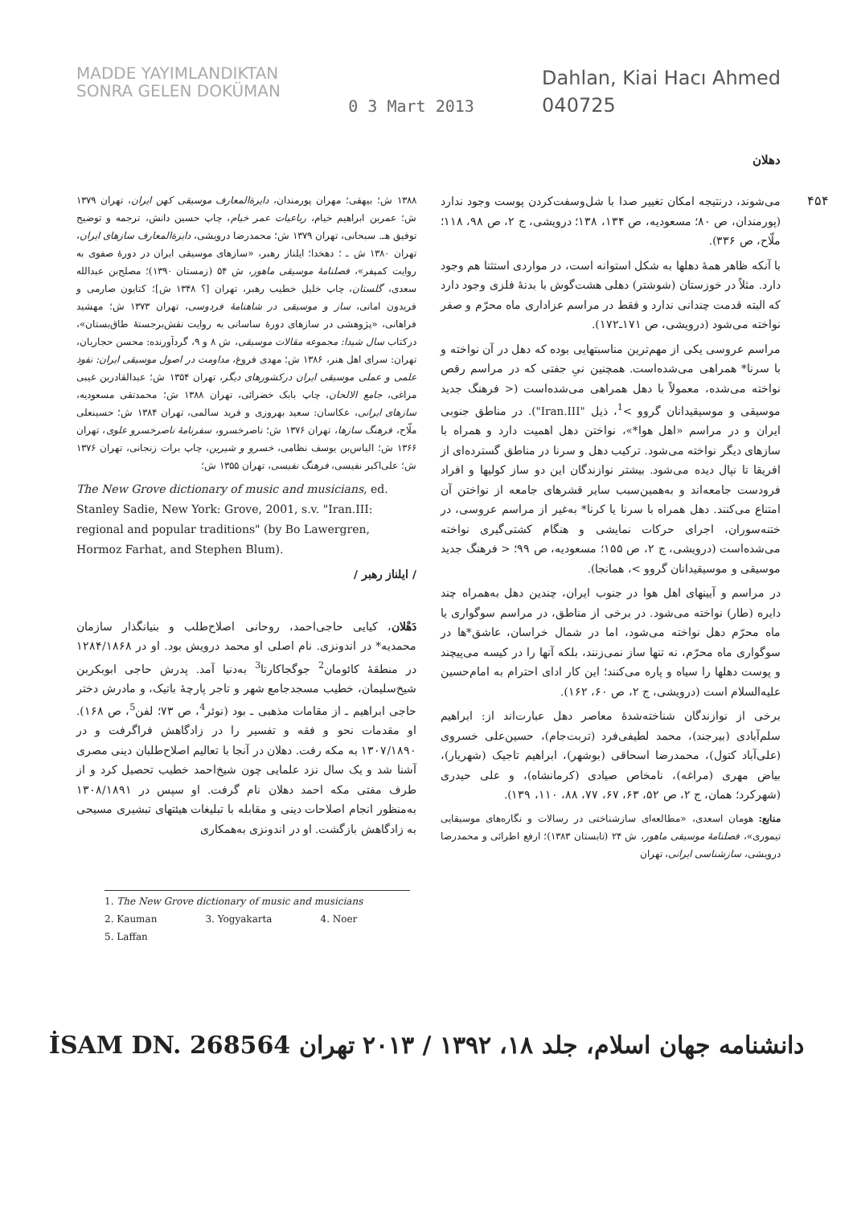MADDE YAYIMLANDIKTAN
SONRA GELEN DOKÜMAN
0 3 Mart 2013
Dahlan, Kiai Hacı Ahmed
040725
دهلان
۴۵۴
می‌شوند، درنتیجه امکان تغییر صدا با شل‌وسفت‌کردن پوست وجود ندارد (پورمندان، ص ۸۰؛ مسعودیه، ص ۱۳۴، ۱۳۸؛ درویشی، ج ۲، ص ۹۸، ۱۱۸؛ ملّاح، ص ۳۳۶).
با آنکه ظاهر همهٔ دهلها به شکل استوانه است، در مواردی استثنا هم وجود دارد. مثلاً در خوزستان (شوشتر) دهلی هشت‌گوش با بدنهٔ فلزی وجود دارد که البته قدمت چندانی ندارد و فقط در مراسم عزاداری ماه محرّم و صفر نواخته می‌شود (درویشی، ص ۱۷۱ـ۱۷۲).
مراسم عروسی یکی از مهم‌ترین مناسبتهایی بوده که دهل در آن نواخته و با سرنا* همراهی می‌شده‌است. همچنین نیِ جفتی که در مراسم رقص نواخته می‌شده، معمولاً با دهل همراهی می‌شده‌است (< فرهنگ جدید موسیقی و موسیقیدانان گروو ><sup>1</sup>، ذیل "Iran.III"). در مناطق جنوبی ایران و در مراسم «اهل هوا*»، نواختن دهل اهمیت دارد و همراه با سازهای دیگر نواخته می‌شود. ترکیب دهل و سرنا در مناطق گسترده‌ای از افریقا تا نپال دیده می‌شود. بیشتر نوازندگان این دو ساز کولیها و افراد فرودست جامعه‌اند و به‌همین‌سبب سایر قشرهای جامعه از نواختن آن امتناع می‌کنند. دهل همراه با سرنا یا کرنا* به‌غیر از مراسم عروسی، در ختنه‌سوران، اجرای حرکات نمایشی و هنگام کشتی‌گیری نواخته می‌شده‌است (درویشی، ج ۲، ص ۱۵۵؛ مسعودیه، ص ۹۹؛ < فرهنگ جدید موسیقی و موسیقیدانان گروو >، همانجا).
در مراسم و آیینهای اهل هوا در جنوب ایران، چندین دهل به‌همراه چند دایره (طار) نواخته می‌شود. در برخی از مناطق، در مراسم سوگواری یا ماه محرّم دهل نواخته می‌شود، اما در شمال خراسان، عاشق*ها در سوگواری ماه محرّم، نه تنها ساز نمی‌زنند، بلکه آنها را در کیسه می‌پیچند و پوست دهلها را سیاه و پاره می‌کنند؛ این کار ادای احترام به امام‌حسین علیه‌السلام است (درویشی، ج ۲، ص ۶۰، ۱۶۲).
برخی از نوازندگان شناخته‌شدهٔ معاصر دهل عبارت‌اند از: ابراهیم سلم‌آبادی (بیرجند)، محمد لطیفی‌فرد (تربت‌جام)، حسین‌علی خسروی (علی‌آباد کتول)، محمدرضا اسحاقی (بوشهر)، ابراهیم تاجیک (شهریار)، بیاض مهری (مراغه)، نامخاص صیادی (کرمانشاه)، و علی حیدری (شهرکرد؛ همان، ج ۲، ص ۵۲، ۶۳، ۶۷، ۷۷، ۸۸، ۱۱۰، ۱۳۹).
منابع: هومان اسعدی، «مطالعه‌ای سازشناختی در رسالات و نگاره‌های موسیقایی تیموری»، فصلنامهٔ موسیقی ماهور، ش ۲۴ (تابستان ۱۳۸۳)؛ ارفع اطرائی و محمدرضا درویشی، سازشناسی ایرانی، تهران
۱۳۸۸ ش؛ بیهقی؛ مهران پورمندان، دایرةالمعارف موسیقی کهن ایران، تهران ۱۳۷۹ ش؛ عمربن ابراهیم خیام، رباعیات عمر خیام، چاپ حسین دانش، ترجمه و توضیح توفیق هـ. سبحانی، تهران ۱۳۷۹ ش؛ محمدرضا درویشی، دایرةالمعارف سازهای ایران، تهران ۱۳۸۰ ش ـ ؛ دهخدا؛ ایلناز رهبر، «سازهای موسیقی ایران در دورهٔ صفوی به روایت کمپفر»، فصلنامهٔ موسیقی ماهور، ش ۵۴ (زمستان ۱۳۹۰)؛ مصلح‌بن عبدالله سعدی، گلستان، چاپ خلیل خطیب رهبر، تهران [؟ ۱۳۴۸ ش]؛ کتایون صارمی و فریدون امانی، ساز و موسیقی در شاهنامهٔ فردوسی، تهران ۱۳۷۳ ش؛ مهشید فراهانی، «پژوهشی در سازهای دورهٔ ساسانی به روایت نقش‌برجستهٔ طاق‌بستان»، درکتاب سال شیدا: مجموعه مقالات موسیقی، ش ۸ و ۹، گردآورنده: محسن حجاریان، تهران: سرای اهل هنر، ۱۳۸۶ ش؛ مهدی فروغ، مداومت در اصول موسیقی ایران: نفوذ علمی و عملی موسیقی ایران درکشورهای دیگر، تهران ۱۳۵۴ ش؛ عبدالقادربن غیبی مراغی، جامع الالحان، چاپ بابک خضرائی، تهران ۱۳۸۸ ش؛ محمدتقی مسعودیه، سازهای ایرانی، عکاسان: سعید بهروزی و فرید سالمی، تهران ۱۳۸۴ ش؛ حسینعلی ملّاح، فرهنگ سازها، تهران ۱۳۷۶ ش؛ ناصرخسرو، سفرنامهٔ ناصرخسرو علوی، تهران ۱۳۶۶ ش؛ الیاس‌بن یوسف نظامی، خسرو و شیرین، چاپ برات زنجانی، تهران ۱۳۷۶ ش؛ علی‌اکبر نفیسی، فرهنگ نفیسی، تهران ۱۳۵۵ ش؛
The New Grove dictionary of music and musicians, ed. Stanley Sadie, New York: Grove, 2001, s.v. "Iran.III: regional and popular traditions" (by Bo Lawergren, Hormoz Farhat, and Stephen Blum).
/ ایلناز رهبر /
دَهْلان، کیایی حاجی‌احمد، روحانی اصلاح‌طلب و بنیانگذار سازمان محمدیه* در اندونزی. نام اصلی او محمد درویش بود. او در ۱۲۸۴/۱۸۶۸ در منطقهٔ کائومان<sup>2</sup> جوگجاکارتا<sup>3</sup> به‌دنیا آمد. پدرش حاجی ابوبکربن شیخ‌سلیمان، خطیب مسجدجامع شهر و تاجر پارچهٔ باتیک، و مادرش دختر حاجی ابراهیم ـ از مقامات مذهبی ـ بود (نوئر<sup>4</sup>، ص ۷۳؛ لفن<sup>5</sup>، ص ۱۶۸). او مقدمات نحو و فقه و تفسیر را در زادگاهش فراگرفت و در ۱۳۰۷/۱۸۹۰ به مکه رفت. دهلان در آنجا با تعالیم اصلاح‌طلبان دینی مصری آشنا شد و یک سال نزد علمایی چون شیخ‌احمد خطیب تحصیل کرد و از طرف مفتی مکه احمد دهلان نام گرفت. او سپس در ۱۳۰۸/۱۸۹۱ به‌منظور انجام اصلاحات دینی و مقابله با تبلیغات هیئتهای تبشیری مسیحی به زادگاهش بازگشت. او در اندونزی به‌همکاری
1. The New Grove dictionary of music and musicians 2. Kauman 3. Yogyakarta 4. Noer 5. Laffan
دانشنامه جهان اسلام، جلد ۱۸، ۱۳۹۲ / ۲۰۱۳ تهران İSAM DN. 268564